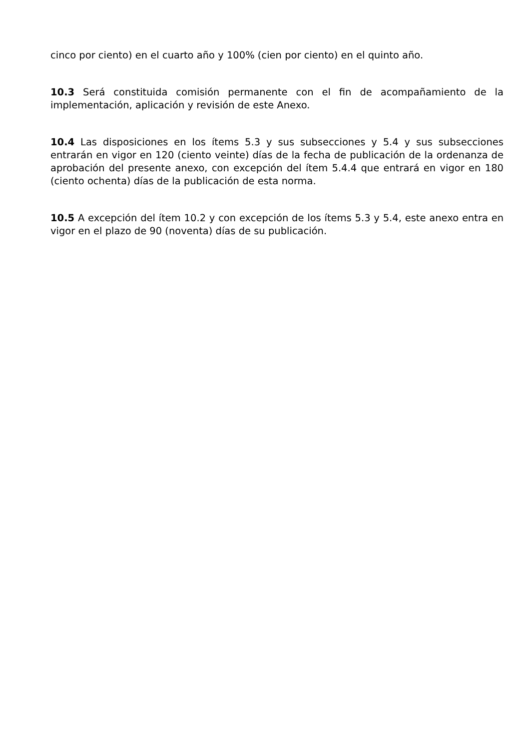cinco por ciento) en el cuarto año y 100% (cien por ciento) en el quinto año.
10.3 Será constituida comisión permanente con el fin de acompañamiento de la implementación, aplicación y revisión de este Anexo.
10.4 Las disposiciones en los ítems 5.3 y sus subsecciones y 5.4 y sus subsecciones entrarán en vigor en 120 (ciento veinte) días de la fecha de publicación de la ordenanza de aprobación del presente anexo, con excepción del ítem 5.4.4 que entrará en vigor en 180 (ciento ochenta) días de la publicación de esta norma.
10.5 A excepción del ítem 10.2 y con excepción de los ítems 5.3 y 5.4, este anexo entra en vigor en el plazo de 90 (noventa) días de su publicación.